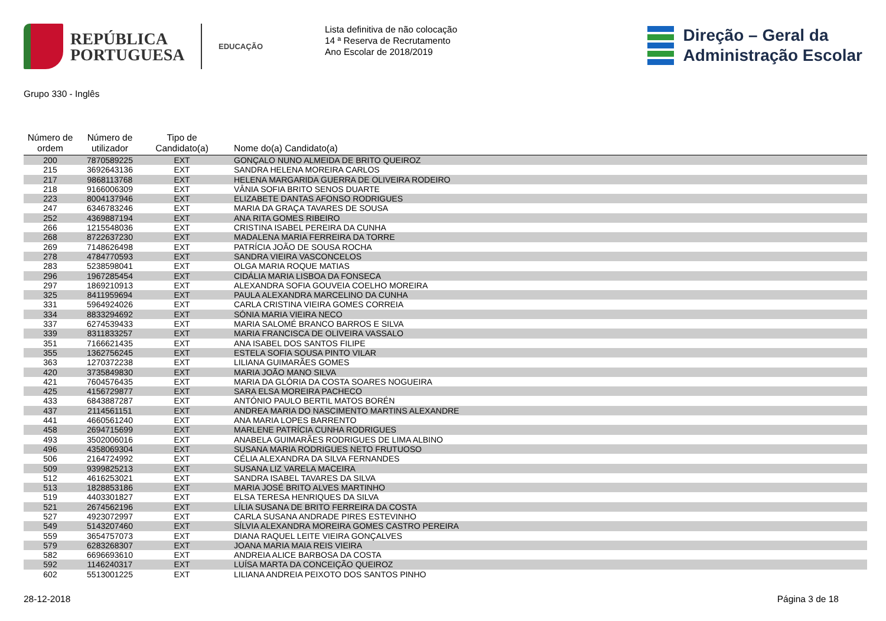REPÚBLICA
PORTUGUESA
EDUCAÇÃO
Lista definitiva de não colocação
14 ª Reserva de Recrutamento
Ano Escolar de 2018/2019
Direção – Geral da
Administração Escolar
Grupo 330 - Inglês
| Número de ordem | Número de utilizador | Tipo de Candidato(a) | Nome do(a) Candidato(a) |
| --- | --- | --- | --- |
| 200 | 7870589225 | EXT | GONÇALO NUNO ALMEIDA DE BRITO QUEIROZ |
| 215 | 3692643136 | EXT | SANDRA HELENA MOREIRA CARLOS |
| 217 | 9868113768 | EXT | HELENA MARGARIDA GUERRA DE OLIVEIRA RODEIRO |
| 218 | 9166006309 | EXT | VÂNIA SOFIA BRITO SENOS DUARTE |
| 223 | 8004137946 | EXT | ELIZABETE DANTAS AFONSO RODRIGUES |
| 247 | 6346783246 | EXT | MARIA DA GRAÇA TAVARES DE SOUSA |
| 252 | 4369887194 | EXT | ANA RITA GOMES RIBEIRO |
| 266 | 1215548036 | EXT | CRISTINA ISABEL PEREIRA DA CUNHA |
| 268 | 8722637230 | EXT | MADALENA MARIA FERREIRA DA TORRE |
| 269 | 7148626498 | EXT | PATRÍCIA JOÃO DE SOUSA ROCHA |
| 278 | 4784770593 | EXT | SANDRA VIEIRA VASCONCELOS |
| 283 | 5238598041 | EXT | OLGA MARIA ROQUE MATIAS |
| 296 | 1967285454 | EXT | CIDÁLIA MARIA LISBOA DA FONSECA |
| 297 | 1869210913 | EXT | ALEXANDRA SOFIA GOUVEIA COELHO MOREIRA |
| 325 | 8411959694 | EXT | PAULA ALEXANDRA MARCELINO DA CUNHA |
| 331 | 5964924026 | EXT | CARLA CRISTINA VIEIRA GOMES CORREIA |
| 334 | 8833294692 | EXT | SÓNIA MARIA VIEIRA NECO |
| 337 | 6274539433 | EXT | MARIA SALOMÉ BRANCO BARROS E SILVA |
| 339 | 8311833257 | EXT | MARIA FRANCISCA DE OLIVEIRA VASSALO |
| 351 | 7166621435 | EXT | ANA ISABEL DOS SANTOS FILIPE |
| 355 | 1362756245 | EXT | ESTELA SOFIA SOUSA PINTO VILAR |
| 363 | 1270372238 | EXT | LILIANA GUIMARÃES GOMES |
| 420 | 3735849830 | EXT | MARIA JOÃO MANO SILVA |
| 421 | 7604576435 | EXT | MARIA DA GLÓRIA DA COSTA SOARES NOGUEIRA |
| 425 | 4156729877 | EXT | SARA ELSA MOREIRA PACHECO |
| 433 | 6843887287 | EXT | ANTÓNIO PAULO BERTIL MATOS BORÉN |
| 437 | 2114561151 | EXT | ANDREA MARIA DO NASCIMENTO MARTINS ALEXANDRE |
| 441 | 4660561240 | EXT | ANA MARIA LOPES BARRENTO |
| 458 | 2694715699 | EXT | MARLENE PATRÍCIA CUNHA RODRIGUES |
| 493 | 3502006016 | EXT | ANABELA GUIMARÃES RODRIGUES DE LIMA ALBINO |
| 496 | 4358069304 | EXT | SUSANA MARIA RODRIGUES NETO FRUTUOSO |
| 506 | 2164724992 | EXT | CÉLIA ALEXANDRA DA SILVA FERNANDES |
| 509 | 9399825213 | EXT | SUSANA LIZ VARELA MACEIRA |
| 512 | 4616253021 | EXT | SANDRA ISABEL TAVARES DA SILVA |
| 513 | 1828853186 | EXT | MARIA JOSÉ BRITO ALVES MARTINHO |
| 519 | 4403301827 | EXT | ELSA TERESA HENRIQUES DA SILVA |
| 521 | 2674562196 | EXT | LÍLIA SUSANA DE BRITO FERREIRA DA COSTA |
| 527 | 4923072997 | EXT | CARLA SUSANA ANDRADE PIRES ESTEVINHO |
| 549 | 5143207460 | EXT | SÍLVIA ALEXANDRA MOREIRA GOMES CASTRO PEREIRA |
| 559 | 3654757073 | EXT | DIANA RAQUEL LEITE VIEIRA GONÇALVES |
| 579 | 6283268307 | EXT | JOANA MARIA MAIA REIS VIEIRA |
| 582 | 6696693610 | EXT | ANDREIA ALICE BARBOSA DA COSTA |
| 592 | 1146240317 | EXT | LUÍSA MARTA DA CONCEIÇÃO QUEIROZ |
| 602 | 5513001225 | EXT | LILIANA ANDREIA PEIXOTO DOS SANTOS PINHO |
28-12-2018 Página 3 de 18